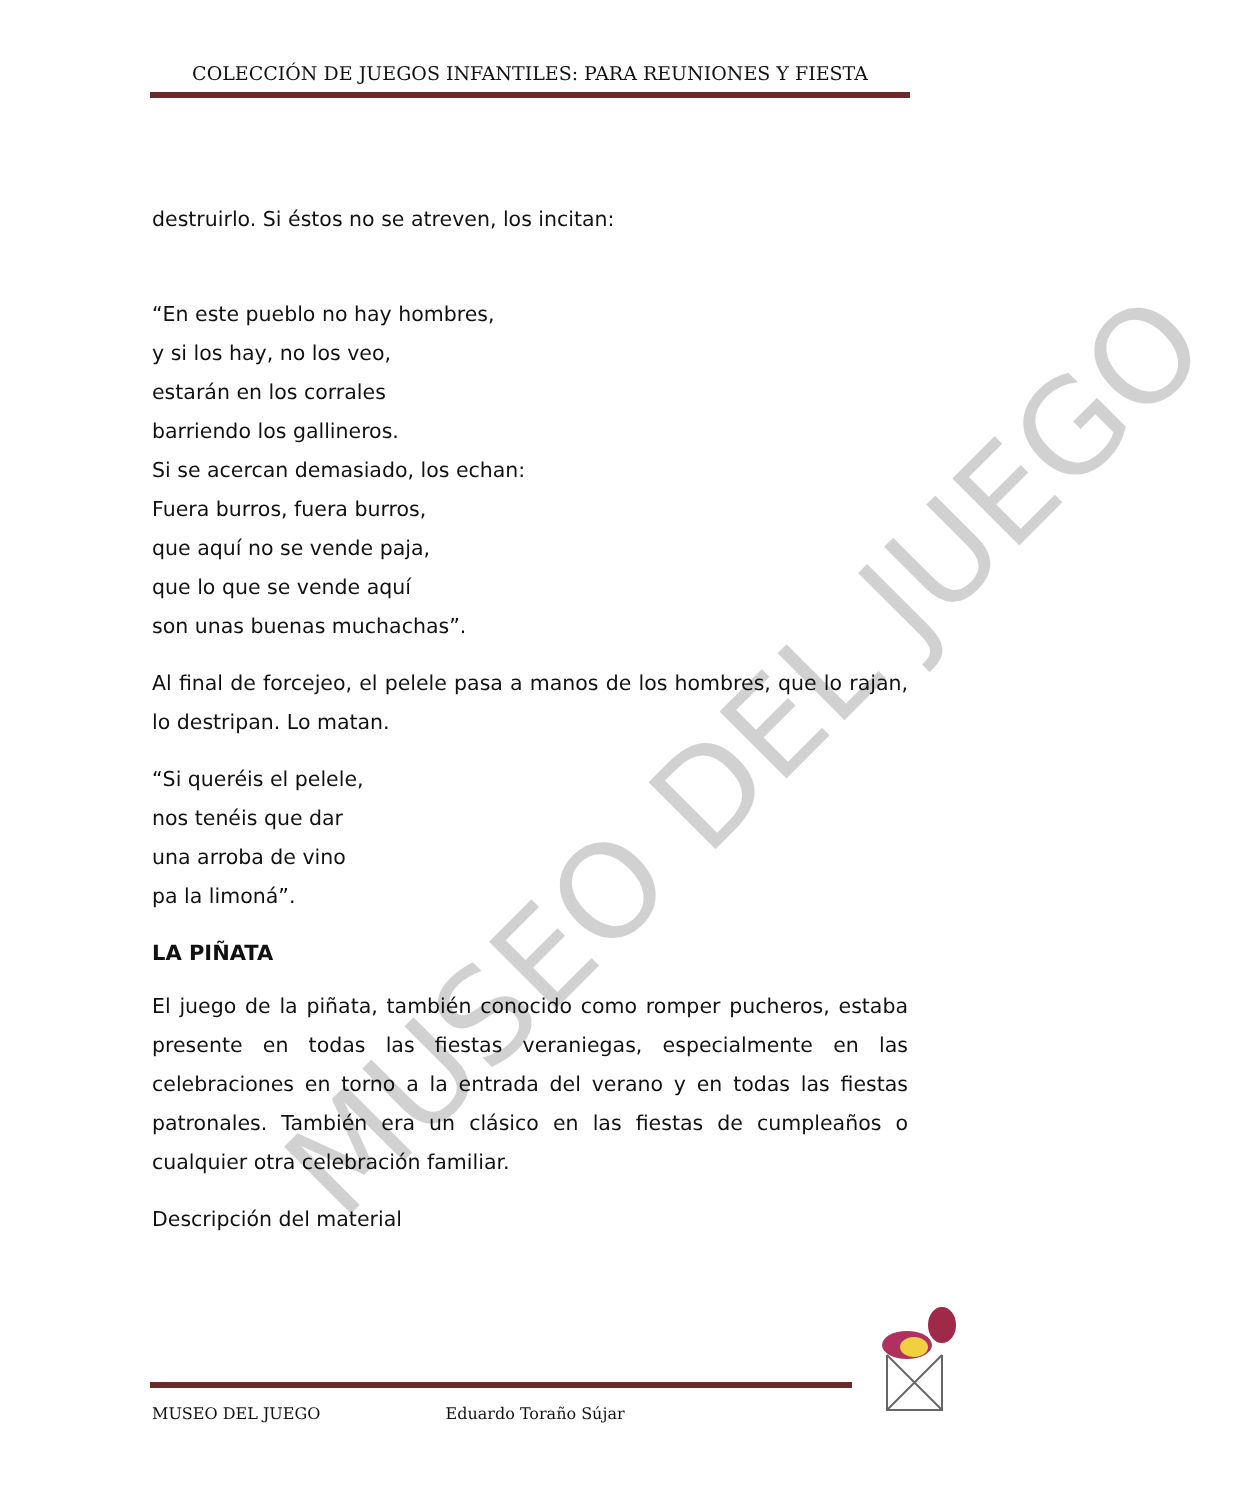COLECCIÓN DE JUEGOS INFANTILES: PARA REUNIONES Y FIESTA
destruirlo. Si éstos no se atreven, los incitan:
“En este pueblo no hay hombres,
y si los hay, no los veo,
estarán en los corrales
barriendo los gallineros.
Si se acercan demasiado, los echan:
Fuera burros, fuera burros,
que aquí no se vende paja,
que lo que se vende aquí
son unas buenas muchachas”.
Al final de forcejeo, el pelele pasa a manos de los hombres, que lo rajan, lo destripan. Lo matan.
“Si queréis el pelele,
nos tenéis que dar
una arroba de vino
pa la limoná”.
LA PIÑATA
El juego de la piñata, también conocido como romper pucheros, estaba presente en todas las fiestas veraniegas, especialmente en las celebraciones en torno a la entrada del verano y en todas las fiestas patronales. También era un clásico en las fiestas de cumpleaños o cualquier otra celebración familiar.
Descripción del material
MUSEO DEL JUEGO
MUSEO DEL JUEGO Eduardo Toraño Sújar